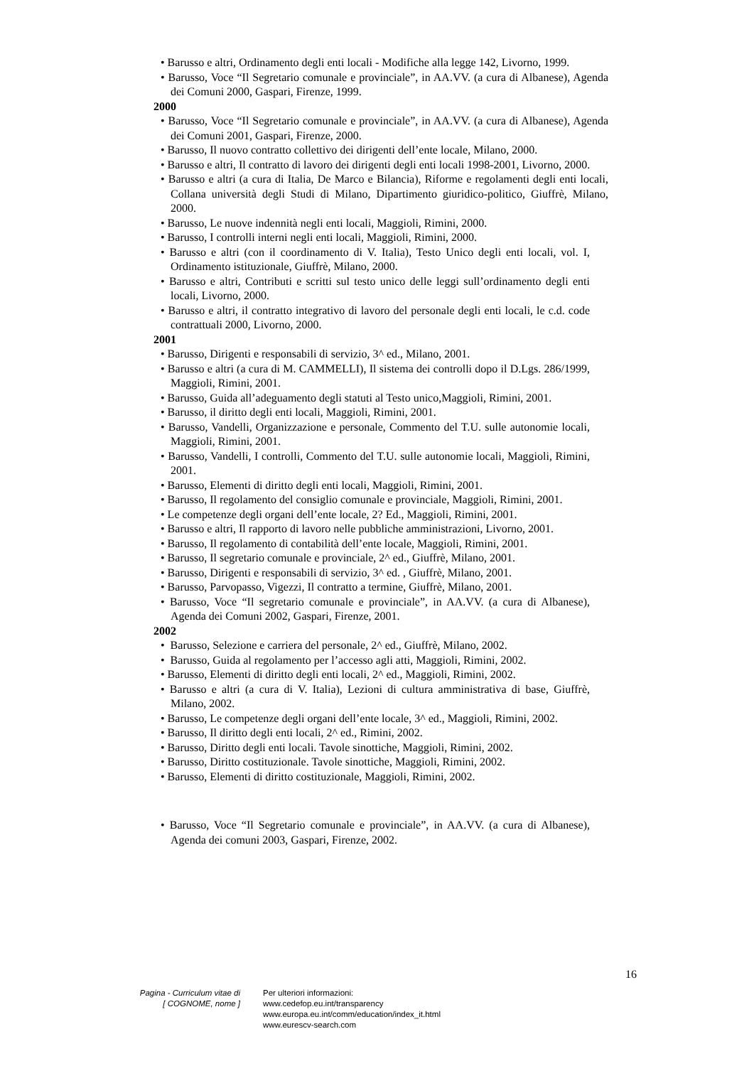• Barusso e altri, Ordinamento degli enti locali - Modifiche alla legge 142, Livorno, 1999.
• Barusso, Voce “Il Segretario comunale e provinciale”, in AA.VV. (a cura di Albanese), Agenda dei Comuni 2000, Gaspari, Firenze, 1999.
2000
• Barusso, Voce “Il Segretario comunale e provinciale”, in AA.VV. (a cura di Albanese), Agenda dei Comuni 2001, Gaspari, Firenze, 2000.
• Barusso, Il nuovo contratto collettivo dei dirigenti dell’ente locale, Milano, 2000.
• Barusso e altri, Il contratto di lavoro dei dirigenti degli enti locali 1998-2001, Livorno, 2000.
• Barusso e altri (a cura di Italia, De Marco e Bilancia), Riforme e regolamenti degli enti locali, Collana università degli Studi di Milano, Dipartimento giuridico-politico, Giuffrè, Milano, 2000.
• Barusso, Le nuove indennità negli enti locali, Maggioli, Rimini, 2000.
• Barusso, I controlli interni negli enti locali, Maggioli, Rimini, 2000.
• Barusso e altri (con il coordinamento di V. Italia), Testo Unico degli enti locali, vol. I, Ordinamento istituzionale, Giuffrè, Milano, 2000.
• Barusso e altri, Contributi e scritti sul testo unico delle leggi sull’ordinamento degli enti locali, Livorno, 2000.
• Barusso e altri, il contratto integrativo di lavoro del personale degli enti locali, le c.d. code contrattuali 2000, Livorno, 2000.
2001
• Barusso, Dirigenti e responsabili di servizio, 3^ ed., Milano, 2001.
• Barusso e altri (a cura di M. CAMMELLI), Il sistema dei controlli dopo il D.Lgs. 286/1999, Maggioli, Rimini, 2001.
• Barusso, Guida all’adeguamento degli statuti al Testo unico,Maggioli, Rimini, 2001.
• Barusso, il diritto degli enti locali, Maggioli, Rimini, 2001.
• Barusso, Vandelli, Organizzazione e personale, Commento del T.U. sulle autonomie locali, Maggioli, Rimini, 2001.
• Barusso, Vandelli, I controlli, Commento del T.U. sulle autonomie locali, Maggioli, Rimini, 2001.
• Barusso, Elementi di diritto degli enti locali, Maggioli, Rimini, 2001.
• Barusso, Il regolamento del consiglio comunale e provinciale, Maggioli, Rimini, 2001.
• Le competenze degli organi dell’ente locale, 2? Ed., Maggioli, Rimini, 2001.
• Barusso e altri, Il rapporto di lavoro nelle pubbliche amministrazioni, Livorno, 2001.
• Barusso, Il regolamento di contabilità dell’ente locale, Maggioli, Rimini, 2001.
• Barusso, Il segretario comunale e provinciale, 2^ ed., Giuffrè, Milano, 2001.
• Barusso, Dirigenti e responsabili di servizio, 3^ ed. , Giuffrè, Milano, 2001.
• Barusso, Parvopasso, Vigezzi, Il contratto a termine, Giuffrè, Milano, 2001.
• Barusso, Voce “Il segretario comunale e provinciale”, in AA.VV. (a cura di Albanese), Agenda dei Comuni 2002, Gaspari, Firenze, 2001.
2002
• Barusso, Selezione e carriera del personale, 2^ ed., Giuffrè, Milano, 2002.
• Barusso, Guida al regolamento per l’accesso agli atti, Maggioli, Rimini, 2002.
• Barusso, Elementi di diritto degli enti locali, 2^ ed., Maggioli, Rimini, 2002.
• Barusso e altri (a cura di V. Italia), Lezioni di cultura amministrativa di base, Giuffrè, Milano, 2002.
• Barusso, Le competenze degli organi dell’ente locale, 3^ ed., Maggioli, Rimini, 2002.
• Barusso, Il diritto degli enti locali, 2^ ed., Rimini, 2002.
• Barusso, Diritto degli enti locali. Tavole sinottiche, Maggioli, Rimini, 2002.
• Barusso, Diritto costituzionale. Tavole sinottiche, Maggioli, Rimini, 2002.
• Barusso, Elementi di diritto costituzionale, Maggioli, Rimini, 2002.
• Barusso, Voce “Il Segretario comunale e provinciale”, in AA.VV. (a cura di Albanese), Agenda dei comuni 2003, Gaspari, Firenze, 2002.
16
Pagina - Curriculum vitae di
[ COGNOME, nome ]
Per ulteriori informazioni:
www.cedefop.eu.int/transparency
www.europa.eu.int/comm/education/index_it.html
www.eurescv-search.com